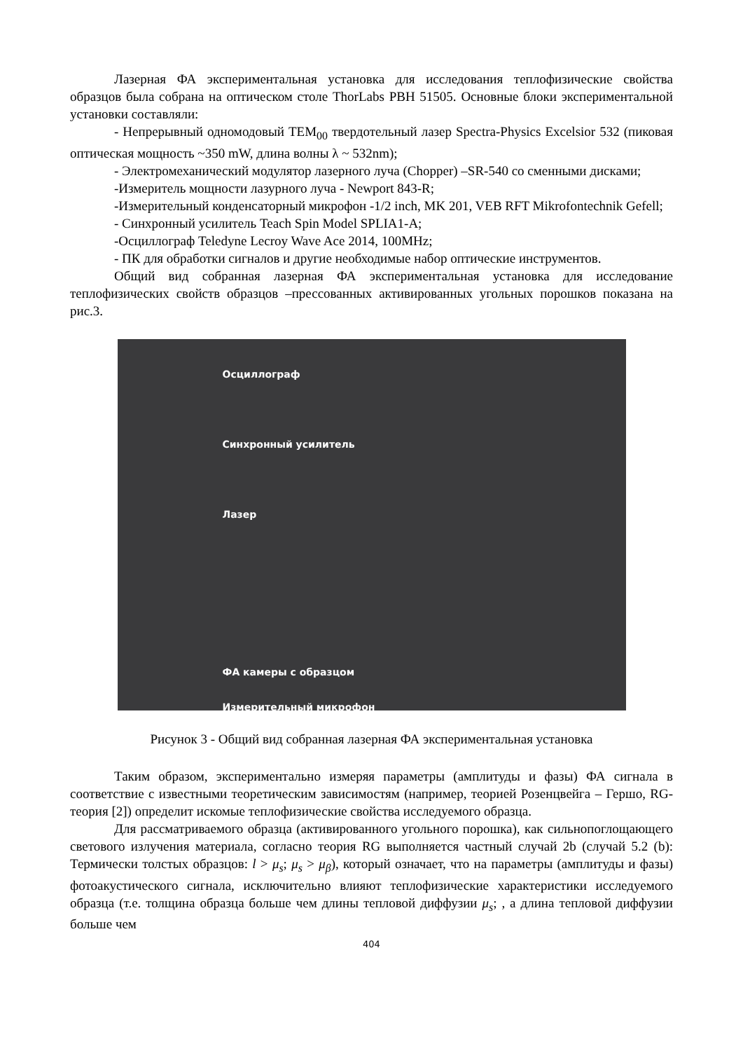Лазерная ФА экспериментальная установка для исследования теплофизические свойства образцов была собрана на оптическом столе ThorLabs PBH 51505. Основные блоки экспериментальной установки составляли:
- Непрерывный одномодовый TEM<sub>00</sub> твердотельный лазер Spectra-Physics Excelsior 532 (пиковая оптическая мощность ~350 mW, длина волны λ ~ 532nm);
- Электромеханический модулятор лазерного луча (Chopper) –SR-540 со сменными дисками;
-Измеритель мощности лазурного луча - Newport 843-R;
-Измерительный конденсаторный микрофон -1/2 inch, MK 201, VEB RFT Mikrofontechnik Gefell;
- Синхронный усилитель Teach Spin Model SPLIA1-A;
-Осциллограф Teledyne Lecroy Wave Ace 2014, 100MHz;
- ПК для обработки сигналов и другие необходимые набор оптические инструментов.
Общий вид собранная лазерная ФА экспериментальная установка для исследование теплофизических свойств образцов –прессованных активированных угольных порошков показана на рис.3.
Осциллограф
Синхронный усилитель
Лазер
ФА камеры с образцом
Измерительный микрофон
Рисунок 3 - Общий вид собранная лазерная ФА экспериментальная установка
Таким образом, экспериментально измеряя параметры (амплитуды и фазы) ФА сигнала в соответствие с известными теоретическим зависимостям (например, теорией Розенцвейга – Гершо, RG- теория [2]) определит искомые теплофизические свойства исследуемого образца.
Для рассматриваемого образца (активированного угольного порошка), как сильнопоглощающего светового излучения материала, согласно теория RG выполняется частный случай 2b (случай 5.2 (b): Термически толстых образцов: l > μ<sub>s</sub>; μ<sub>s</sub> > μ<sub>β</sub>), который означает, что на параметры (амплитуды и фазы) фотоакустического сигнала, исключительно влияют теплофизические характеристики исследуемого образца (т.е. толщина образца больше чем длины тепловой диффузии μ<sub>s</sub>; , а длина тепловой диффузии больше чем
404